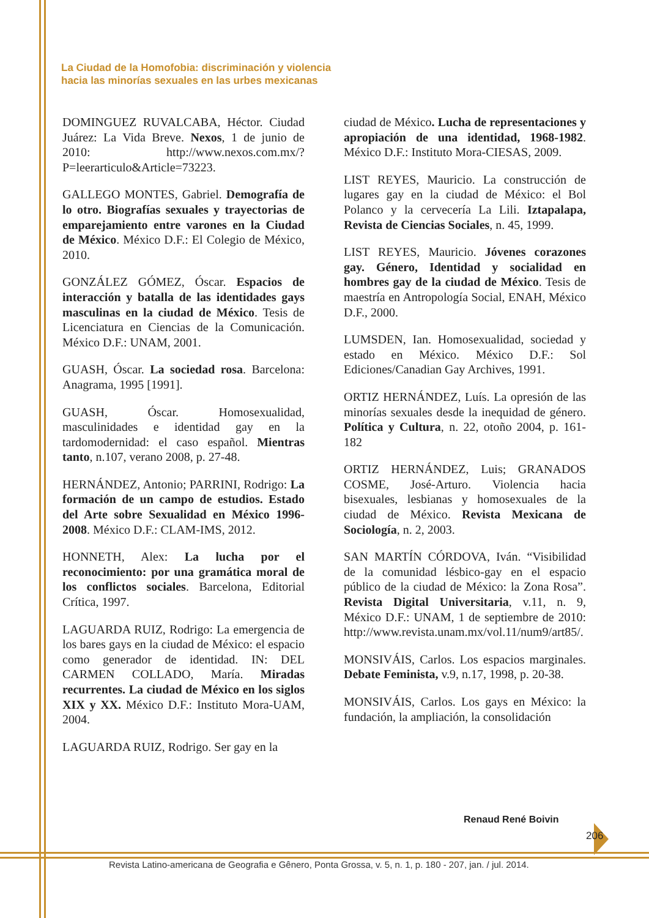La Ciudad de la Homofobia: discriminación y violencia
hacia las minorías sexuales en las urbes mexicanas
DOMINGUEZ RUVALCABA, Héctor. Ciudad Juárez: La Vida Breve. Nexos, 1 de junio de 2010: http://www.nexos.com.mx/?P=leerarticulo&Article=73223.
GALLEGO MONTES, Gabriel. Demografía de lo otro. Biografías sexuales y trayectorias de emparejamiento entre varones en la Ciudad de México. México D.F.: El Colegio de México, 2010.
GONZÁLEZ GÓMEZ, Óscar. Espacios de interacción y batalla de las identidades gays masculinas en la ciudad de México. Tesis de Licenciatura en Ciencias de la Comunicación. México D.F.: UNAM, 2001.
GUASH, Óscar. La sociedad rosa. Barcelona: Anagrama, 1995 [1991].
GUASH, Óscar. Homosexualidad, masculinidades e identidad gay en la tardomodernidad: el caso español. Mientras tanto, n.107, verano 2008, p. 27-48.
HERNÁNDEZ, Antonio; PARRINI, Rodrigo: La formación de un campo de estudios. Estado del Arte sobre Sexualidad en México 1996-2008. México D.F.: CLAM-IMS, 2012.
HONNETH, Alex: La lucha por el reconocimiento: por una gramática moral de los conflictos sociales. Barcelona, Editorial Crítica, 1997.
LAGUARDA RUIZ, Rodrigo: La emergencia de los bares gays en la ciudad de México: el espacio como generador de identidad. IN: DEL CARMEN COLLADO, María. Miradas recurrentes. La ciudad de México en los siglos XIX y XX. México D.F.: Instituto Mora-UAM, 2004.
LAGUARDA RUIZ, Rodrigo. Ser gay en la
ciudad de México. Lucha de representaciones y apropiación de una identidad, 1968-1982. México D.F.: Instituto Mora-CIESAS, 2009.
LIST REYES, Mauricio. La construcción de lugares gay en la ciudad de México: el Bol Polanco y la cervecería La Lili. Iztapalapa, Revista de Ciencias Sociales, n. 45, 1999.
LIST REYES, Mauricio. Jóvenes corazones gay. Género, Identidad y socialidad en hombres gay de la ciudad de México. Tesis de maestría en Antropología Social, ENAH, México D.F., 2000.
LUMSDEN, Ian. Homosexualidad, sociedad y estado en México. México D.F.: Sol Ediciones/Canadian Gay Archives, 1991.
ORTIZ HERNÁNDEZ, Luís. La opresión de las minorías sexuales desde la inequidad de género. Política y Cultura, n. 22, otoño 2004, p. 161-182
ORTIZ HERNÁNDEZ, Luis; GRANADOS COSME, José-Arturo. Violencia hacia bisexuales, lesbianas y homosexuales de la ciudad de México. Revista Mexicana de Sociología, n. 2, 2003.
SAN MARTÍN CÓRDOVA, Iván. “Visibilidad de la comunidad lésbico-gay en el espacio público de la ciudad de México: la Zona Rosa”. Revista Digital Universitaria, v.11, n. 9, México D.F.: UNAM, 1 de septiembre de 2010: http://www.revista.unam.mx/vol.11/num9/art85/.
MONSIVÁIS, Carlos. Los espacios marginales. Debate Feminista, v.9, n.17, 1998, p. 20-38.
MONSIVÁIS, Carlos. Los gays en México: la fundación, la ampliación, la consolidación
Renaud René Boivin
206
Revista Latino-americana de Geografia e Gênero, Ponta Grossa, v. 5, n. 1, p. 180 - 207, jan. / jul. 2014.